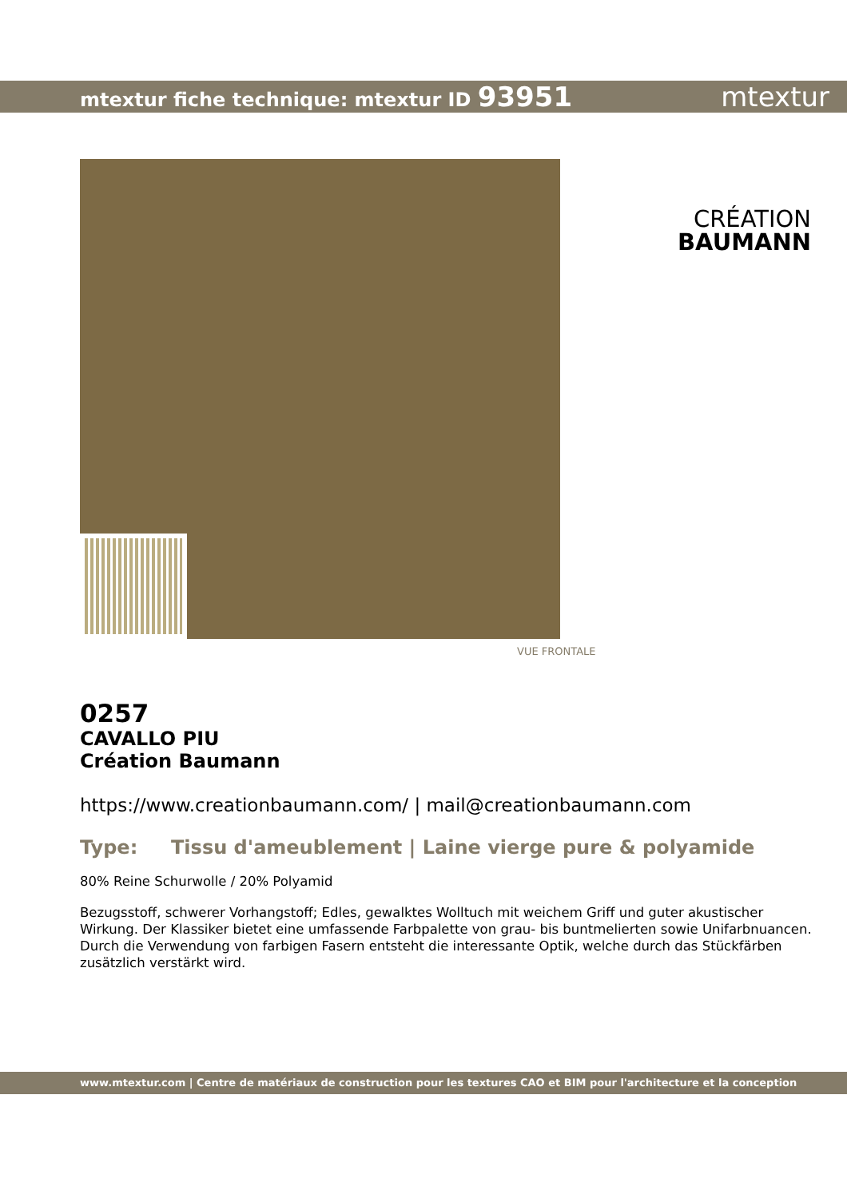mtextur fiche technique: mtextur ID 93951
mtextur
VUE FRONTALE
CRÉATION
BAUMANN
0257
CAVALLO PIU
Création Baumann
https://www.creationbaumann.com/ | mail@creationbaumann.com
Type: Tissu d'ameublement | Laine vierge pure & polyamide
80% Reine Schurwolle / 20% Polyamid
Bezugsstoff, schwerer Vorhangstoff; Edles, gewalktes Wolltuch mit weichem Griff und guter akustischer Wirkung. Der Klassiker bietet eine umfassende Farbpalette von grau- bis buntmelierten sowie Unifarbnuancen. Durch die Verwendung von farbigen Fasern entsteht die interessante Optik, welche durch das Stückfärben zusätzlich verstärkt wird.
www.mtextur.com | Centre de matériaux de construction pour les textures CAO et BIM pour l'architecture et la conception